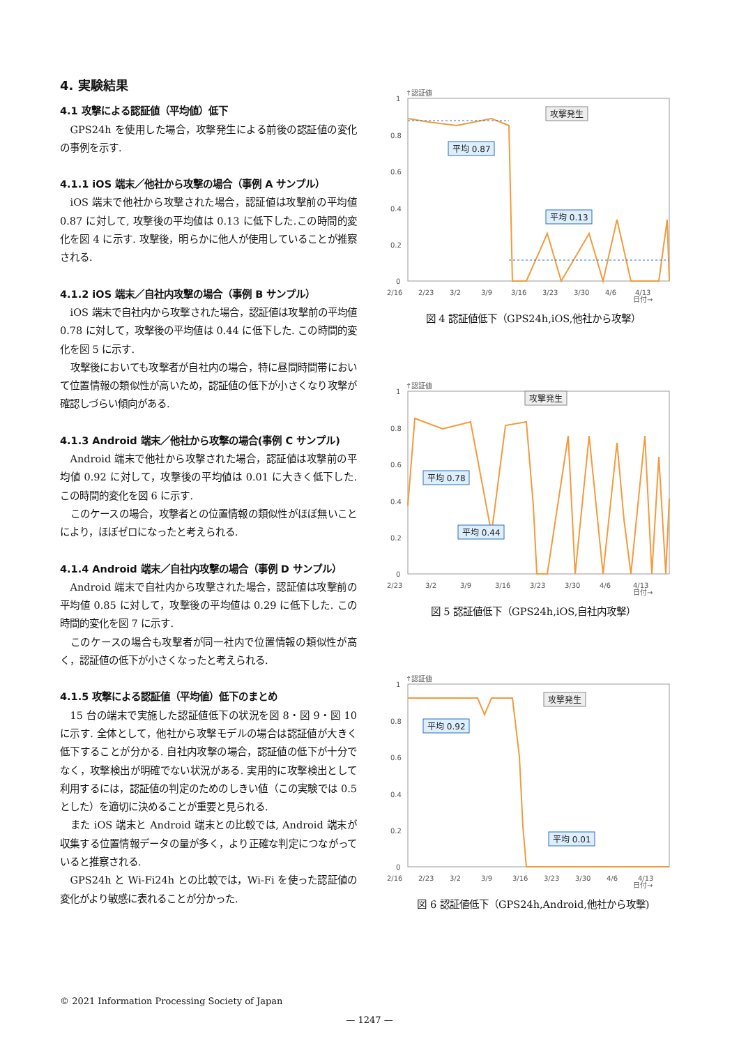4. 実験結果
4.1 攻撃による認証値（平均値）低下
GPS24h を使用した場合，攻撃発生による前後の認証値の変化の事例を示す.
4.1.1 iOS 端末／他社から攻撃の場合（事例 A サンプル）
iOS 端末で他社から攻撃された場合，認証値は攻撃前の平均値 0.87 に対して, 攻撃後の平均値は 0.13 に低下した.この時間的変化を図 4 に示す. 攻撃後，明らかに他人が使用していることが推察される.
4.1.2 iOS 端末／自社内攻撃の場合（事例 B サンプル）
iOS 端末で自社内から攻撃された場合，認証値は攻撃前の平均値 0.78 に対して，攻撃後の平均値は 0.44 に低下した. この時間的変化を図 5 に示す.
攻撃後においても攻撃者が自社内の場合，特に昼間時間帯において位置情報の類似性が高いため，認証値の低下が小さくなり攻撃が確認しづらい傾向がある.
4.1.3 Android 端末／他社から攻撃の場合(事例 C サンプル)
Android 端末で他社から攻撃された場合，認証値は攻撃前の平均値 0.92 に対して，攻撃後の平均値は 0.01 に大きく低下した. この時間的変化を図 6 に示す.
このケースの場合，攻撃者との位置情報の類似性がほぼ無いことにより，ほぼゼロになったと考えられる.
4.1.4 Android 端末／自社内攻撃の場合（事例 D サンプル）
Android 端末で自社内から攻撃された場合，認証値は攻撃前の平均値 0.85 に対して，攻撃後の平均値は 0.29 に低下した. この時間的変化を図 7 に示す.
このケースの場合も攻撃者が同一社内で位置情報の類似性が高く，認証値の低下が小さくなったと考えられる.
4.1.5 攻撃による認証値（平均値）低下のまとめ
15 台の端末で実施した認証値低下の状況を図 8・図 9・図 10 に示す. 全体として，他社から攻撃モデルの場合は認証値が大きく低下することが分かる. 自社内攻撃の場合，認証値の低下が十分でなく，攻撃検出が明確でない状況がある. 実用的に攻撃検出として利用するには，認証値の判定のためのしきい値（この実験では 0.5 とした）を適切に決めることが重要と見られる.
また iOS 端末と Android 端末との比較では, Android 端末が収集する位置情報データの量が多く，より正確な判定につながっていると推察される.
GPS24h と Wi-Fi24h との比較では，Wi-Fi を使った認証値の変化がより敏感に表れることが分かった.
↑認証値
1
0.8
0.6
0.4
0.2
0
平均 0.87
平均 0.13
攻撃発生
2/16
2/23
3/2
3/9
3/16
3/23
3/30
4/6
4/13
日付→
図 4 認証値低下（GPS24h,iOS,他社から攻撃）
↑認証値
1
0.8
0.6
0.4
0.2
0
平均 0.78
平均 0.44
攻撃発生
2/23
3/2
3/9
3/16
3/23
3/30
4/6
4/13
日付→
図 5 認証値低下（GPS24h,iOS,自社内攻撃）
↑認証値
1
0.8
0.6
0.4
0.2
0
平均 0.92
平均 0.01
攻撃発生
2/16
2/23
3/2
3/9
3/16
3/23
3/30
4/6
4/13
日付→
図 6 認証値低下（GPS24h,Android,他社から攻撃)
© 2021 Information Processing Society of Japan
— 1247 —